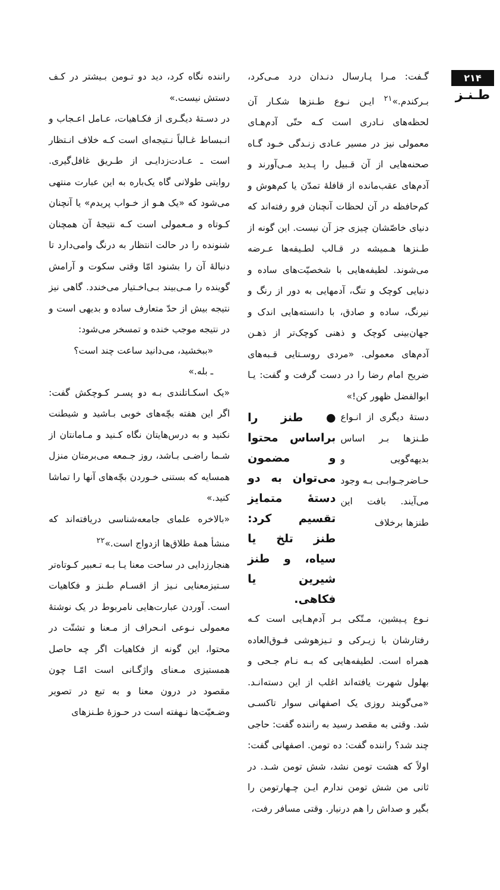۲۱۴
طـنـز
گـفت: مـرا پـارسال دنـدان درد مـی‌کرد، بـرکندم.»<sup>۲۱</sup> ایـن نـوع طـنزها شکـار آن لحظه‌های نـادری است کـه حتّی آدم‌هـای معمولی نیز در مسیر عـادی زنـدگی خـود گـاه صحنه‌هایی از آن قـبیل را پـدید مـی‌آورند و آدم‌های عقب‌مانده از قافلهٔ تمدّن یا کم‌هوش و کم‌حافظه در آن لحظات آنچنان فرو رفته‌اند که دنیای خاصّشان چیزی جز آن نیست. این گونه از طـنزها هـمیشه در قـالب لطـیفه‌ها عـرضه می‌شوند. لطیفه‌هایی با شخصیّت‌های ساده و دنیایی کوچک و تنگ، آدمهایی به دور از رنگ و نیرنگ، ساده و صادق، با دانسته‌هایی اندک و جهان‌بینی کوچک و ذهنی کوچک‌تر از ذهـن آدم‌های معمولی. «مردی روسـتایی قـبه‌های ضریح امام رضا را در دست گرفت و گفت: یـا ابوالفضل ظهور کن!»
دستهٔ دیگری از انـواع طـنزها بـر اساس بدیهه‌گویی و حـاضرجـوابـی بـه وجود می‌آیند. بافت این طنزها برخلاف
● طنز را براساس محتوا و مضمون می‌توان به دو دستهٔ متمایز تقسیم کرد: طنز تلخ یا سیاه، و طنز شیرین یا فکاهی.
نـوع پـیشین، مـتّکی بـر آدم‌هـایی است کـه رفتارشان با زیـرکی و تـیزهوشی فـوق‌العاده همراه است. لطیفه‌هایی که بـه نـام جـحی و بهلول شهرت یافته‌اند اغلب از این دسته‌انـد. «می‌گویند روزی یک اصفهانی سوار تاکسـی شد. وقتی به مقصد رسید به راننده گفت: حاجی چند شد؟ راننده گفت: ده تومن. اصفهانی گفت: اولاً که هشت تومن نشد، شش تومن شـد. در ثانی من شش تومن ندارم ایـن چـهارتومن را بگیر و صداش را هم درنیار. وقتی مسافر رفت،
راننده نگاه کرد، دید دو تـومن بـیشتر در کـف دستش نیست.»
در دسـتهٔ دیگـری از فکـاهیات، عـامل اعـجاب و انـبساط غـالباً نـتیجه‌ای است کـه خلاف انـتظار است ـ عـادت‌زدایـی از طـریق غافل‌گیری. روایتی طولانی گاه یک‌باره به این عبارت منتهی می‌شود که «یک هـو از خـواب پریدم» یا آنچنان کـوتاه و مـعمولی است کـه نتیجهٔ آن همچنان شنونده را در حالت انتظار به درنگ وامی‌دارد تا دنبالهٔ آن را بشنود امّا وقتی سکوت و آرامش گوینده را مـی‌بیند بـی‌اخـتیار می‌خندد. گاهی نیز نتیجه بیش از حدّ متعارف ساده و بدیهی است و در نتیجه موجب خنده و تمسخر می‌شود:
«ببخشید، می‌دانید ساعت چند است؟
ـ بله.»
«یک اسکـاتلندی بـه دو پسـر کـوچکش گفت: اگر این هفته بچّه‌های خوبی بـاشید و شیطنت نکنید و به درس‌هایتان نگاه کـنید و مـامانتان از شـما راضـی بـاشد، روز جـمعه می‌برمتان منزل همسایه که بستنی خـوردن بچّه‌های آنها را تماشا کنید.»
«بالاخره علمای جامعه‌شناسی دریافته‌اند که منشأ همهٔ طلاق‌ها ازدواج است.»<sup>۲۲</sup>
هنجارزدایی در ساحت معنا یـا بـه تـعبیر کـوتاه‌تر سـتیزمعنایی نـیز از اقسـام طـنز و فکاهیات است. آوردن عبارت‌هایی نامربوط در یک نوشتهٔ معمولی نـوعی انـحراف از مـعنا و تشتّت در محتوا، این گونه از فکاهیات اگر چه حاصل همستیزی مـعنای واژگـانی است امّـا چون مقصود در درون معنا و به تبع در تصویر وضـعیّت‌ها نـهفته است در حـوزهٔ طـنزهای